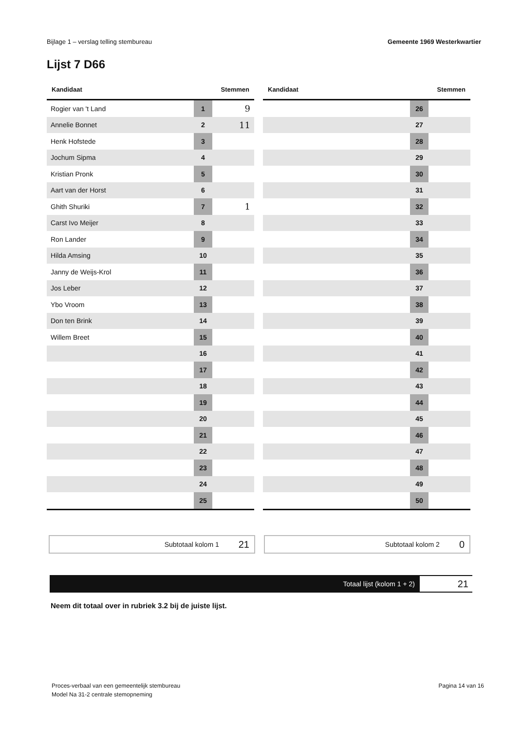Bijlage 1 – verslag telling stembureau Gemeente 1969 Westerkwartier
Lijst 7 D66
| Kandidaat | | Stemmen |
| --- | --- | --- |
| Rogier van 't Land | 1 | 9 |
| Annelie Bonnet | 2 | 11 |
| Henk Hofstede | 3 | |
| Jochum Sipma | 4 | |
| Kristian Pronk | 5 | |
| Aart van der Horst | 6 | |
| Ghith Shuriki | 7 | 1 |
| Carst Ivo Meijer | 8 | |
| Ron Lander | 9 | |
| Hilda Amsing | 10 | |
| Janny de Weijs-Krol | 11 | |
| Jos Leber | 12 | |
| Ybo Vroom | 13 | |
| Don ten Brink | 14 | |
| Willem Breet | 15 | |
| | 16 | |
| | 17 | |
| | 18 | |
| | 19 | |
| | 20 | |
| | 21 | |
| | 22 | |
| | 23 | |
| | 24 | |
| | 25 | |
| Kandidaat | | Stemmen |
| --- | --- | --- |
| | 26 | |
| | 27 | |
| | 28 | |
| | 29 | |
| | 30 | |
| | 31 | |
| | 32 | |
| | 33 | |
| | 34 | |
| | 35 | |
| | 36 | |
| | 37 | |
| | 38 | |
| | 39 | |
| | 40 | |
| | 41 | |
| | 42 | |
| | 43 | |
| | 44 | |
| | 45 | |
| | 46 | |
| | 47 | |
| | 48 | |
| | 49 | |
| | 50 | |
Subtotaal kolom 1 21
Subtotaal kolom 2 0
Totaal lijst (kolom 1 + 2) 21
Neem dit totaal over in rubriek 3.2 bij de juiste lijst.
Proces-verbaal van een gemeentelijk stembureau
Model Na 31-2 centrale stemopneming Pagina 14 van 16